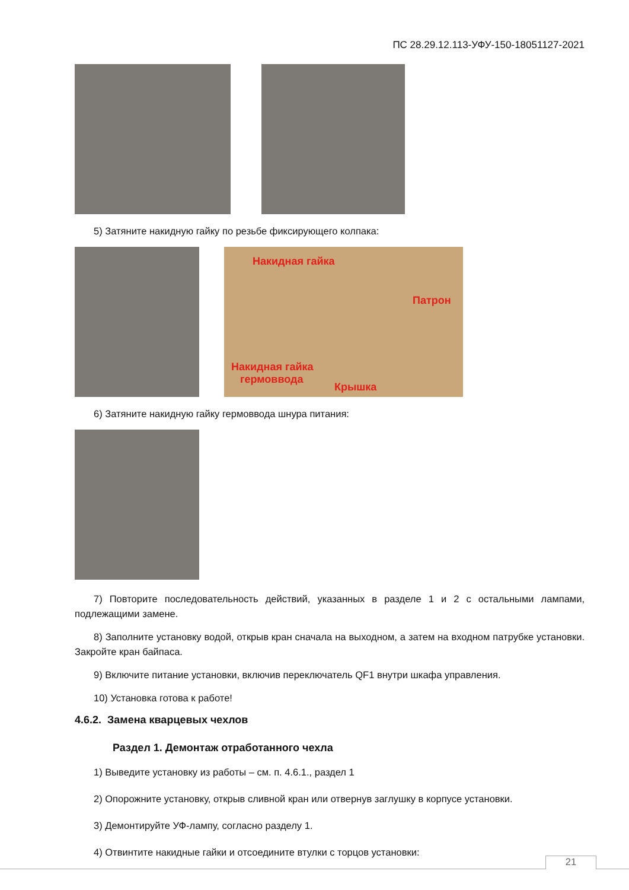ПС 28.29.12.113-УФУ-150-18051127-2021
5) Затяните накидную гайку по резьбе фиксирующего колпака:
Накидная гайка Патрон Накидная гайка
гермоввода Крышка
6) Затяните накидную гайку гермоввода шнура питания:
7) Повторите последовательность действий, указанных в разделе 1 и 2 с остальными лампами, подлежащими замене.
8) Заполните установку водой, открыв кран сначала на выходном, а затем на входном патрубке установки. Закройте кран байпаса.
9) Включите питание установки, включив переключатель QF1 внутри шкафа управления.
10) Установка готова к работе!
4.6.2. Замена кварцевых чехлов
Раздел 1. Демонтаж отработанного чехла
1) Выведите установку из работы – см. п. 4.6.1., раздел 1
2) Опорожните установку, открыв сливной кран или отвернув заглушку в корпусе установки.
3) Демонтируйте УФ-лампу, согласно разделу 1.
4) Отвинтите накидные гайки и отсоедините втулки с торцов установки:
21